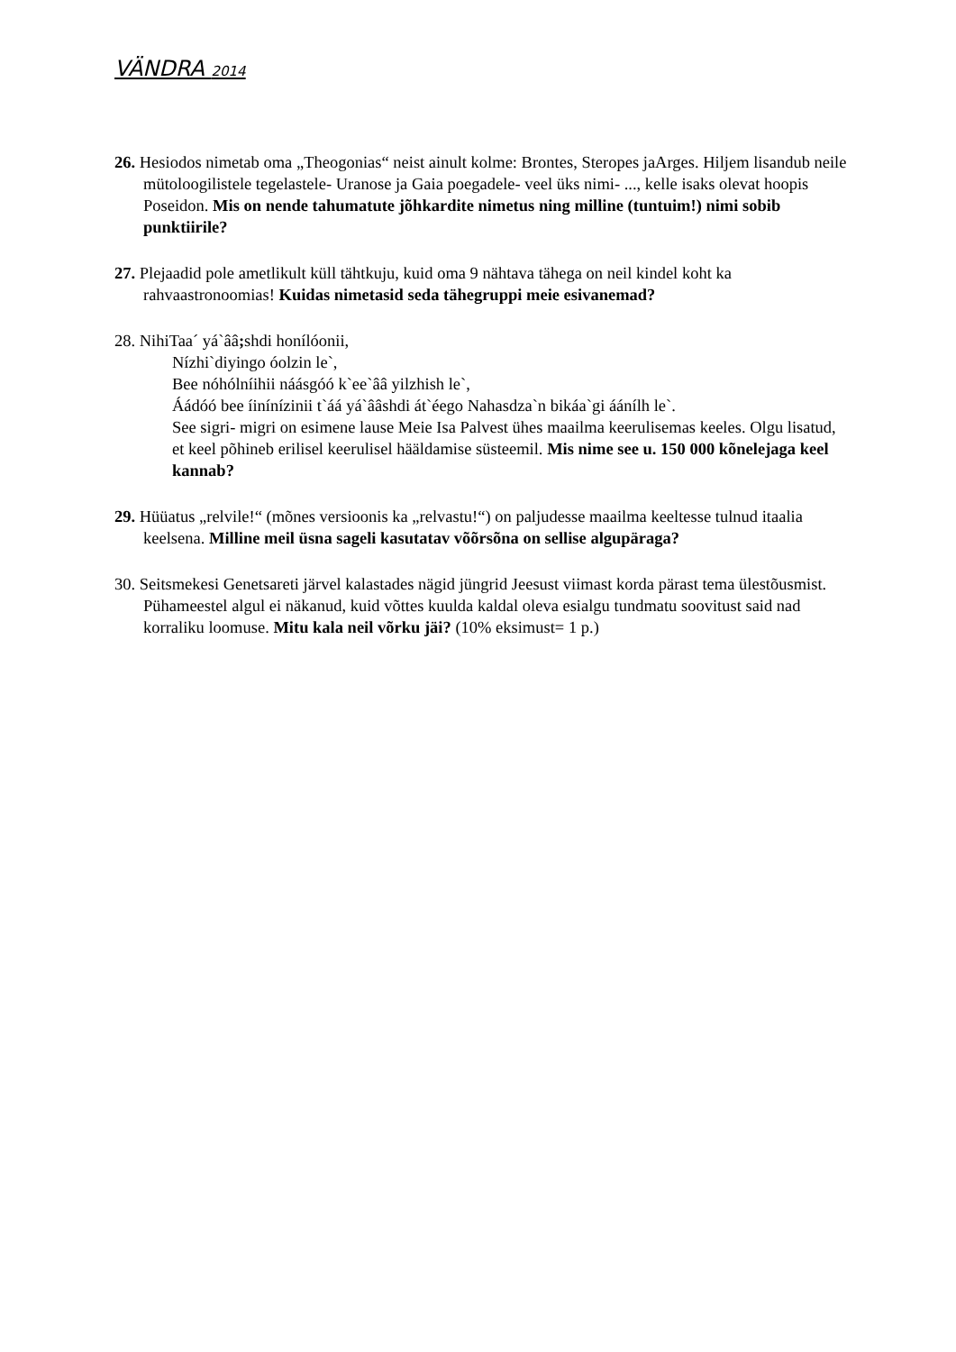VÄNDRA 2014
26. Hesiodos nimetab oma „Theogonias“ neist ainult kolme: Brontes, Steropes jaArges. Hiljem lisandub neile mütoloogilistele tegelastele- Uranose ja Gaia poegadele- veel üks nimi- ..., kelle isaks olevat hoopis Poseidon. Mis on nende tahumatute jõhkardite nimetus ning milline (tuntuim!) nimi sobib punktiirile?
27. Plejaadid pole ametlikult küll tähtkuju, kuid oma 9 nähtava tähega on neil kindel koht ka rahvaastronoomias! Kuidas nimetasid seda tähegruppi meie esivanemad?
28. NihiTaa´ yá`ââ; shdi honílóonii,
Nízhi`diyingo óolzin le`,
Bee nóhólníihii náásgóó k`ee`ââ yilzhish le`,
Áádóó bee íinínízinii t`áá yá`ââshdi át`éego Nahasdza`n bikáa`gi áánílh le`.
See sigri- migri on esimene lause Meie Isa Palvest ühes maailma keerulisemas keeles. Olgu lisatud, et keel põhineb erilisel keerulisel hääldamise süsteemil. Mis nime see u. 150 000 kõnelejaga keel kannab?
29. Hüüatus „relvile!“ (mõnes versioonis ka „relvastu!“) on paljudesse maailma keeltesse tulnud itaalia keelsena. Milline meil üsna sageli kasutatav võõrsõna on sellise algupäraga?
30. Seitsmekesi Genetsareti järvel kalastades nägid jüngrid Jeesust viimast korda pärast tema ülestõusmist. Pühameestel algul ei näkanud, kuid võttes kuulda kaldal oleva esialgu tundmatu soovitust said nad korraliku loomuse. Mitu kala neil võrku jäi? (10% eksimust= 1 p.)